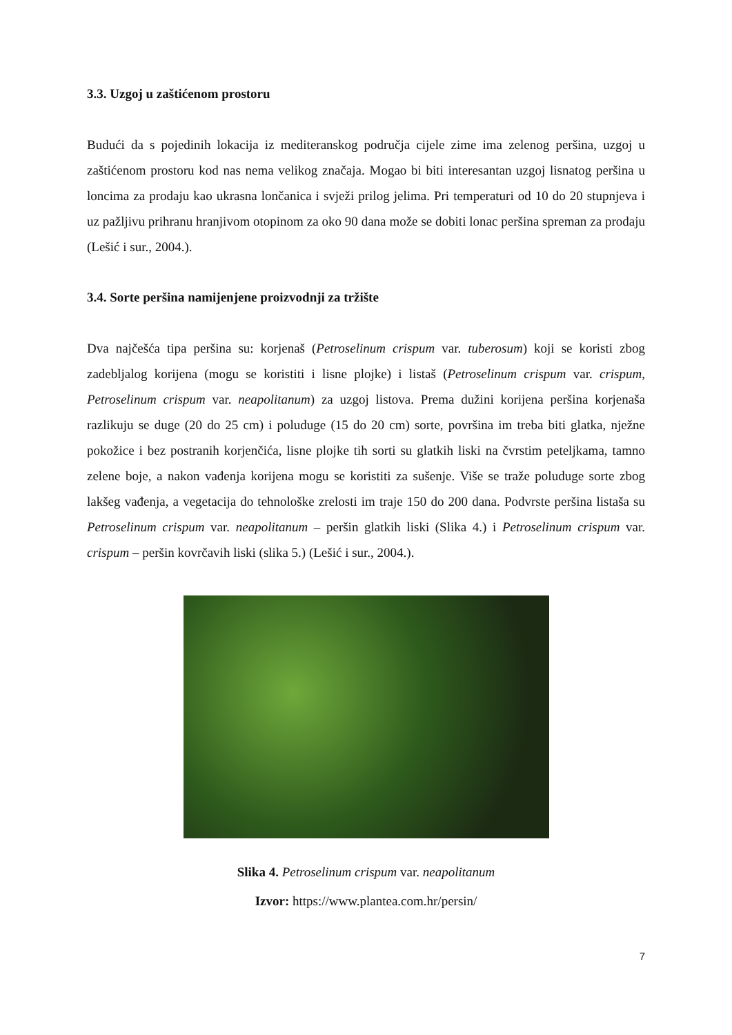3.3. Uzgoj u zaštićenom prostoru
Budući da s pojedinih lokacija iz mediteranskog područja cijele zime ima zelenog peršina, uzgoj u zaštićenom prostoru kod nas nema velikog značaja. Mogao bi biti interesantan uzgoj lisnatog peršina u loncima za prodaju kao ukrasna lončanica i svježi prilog jelima. Pri temperaturi od 10 do 20 stupnjeva i uz pažljivu prihranu hranjivom otopinom za oko 90 dana može se dobiti lonac peršina spreman za prodaju (Lešić i sur., 2004.).
3.4. Sorte peršina namijenjene proizvodnji za tržište
Dva najčešća tipa peršina su: korjenaš (Petroselinum crispum var. tuberosum) koji se koristi zbog zadebljalog korijena (mogu se koristiti i lisne plojke) i listaš (Petroselinum crispum var. crispum, Petroselinum crispum var. neapolitanum) za uzgoj listova. Prema dužini korijena peršina korjenaša razlikuju se duge (20 do 25 cm) i poluduge (15 do 20 cm) sorte, površina im treba biti glatka, nježne pokožice i bez postranih korjenčića, lisne plojke tih sorti su glatkih liski na čvrstim peteljkama, tamno zelene boje, a nakon vađenja korijena mogu se koristiti za sušenje. Više se traže poluduge sorte zbog lakšeg vađenja, a vegetacija do tehnološke zrelosti im traje 150 do 200 dana. Podvrste peršina listaša su Petroselinum crispum var. neapolitanum – peršin glatkih liski (Slika 4.) i Petroselinum crispum var. crispum – peršin kovrčavih liski (slika 5.) (Lešić i sur., 2004.).
Slika 4. Petroselinum crispum var. neapolitanum
Izvor: https://www.plantea.com.hr/persin/
7